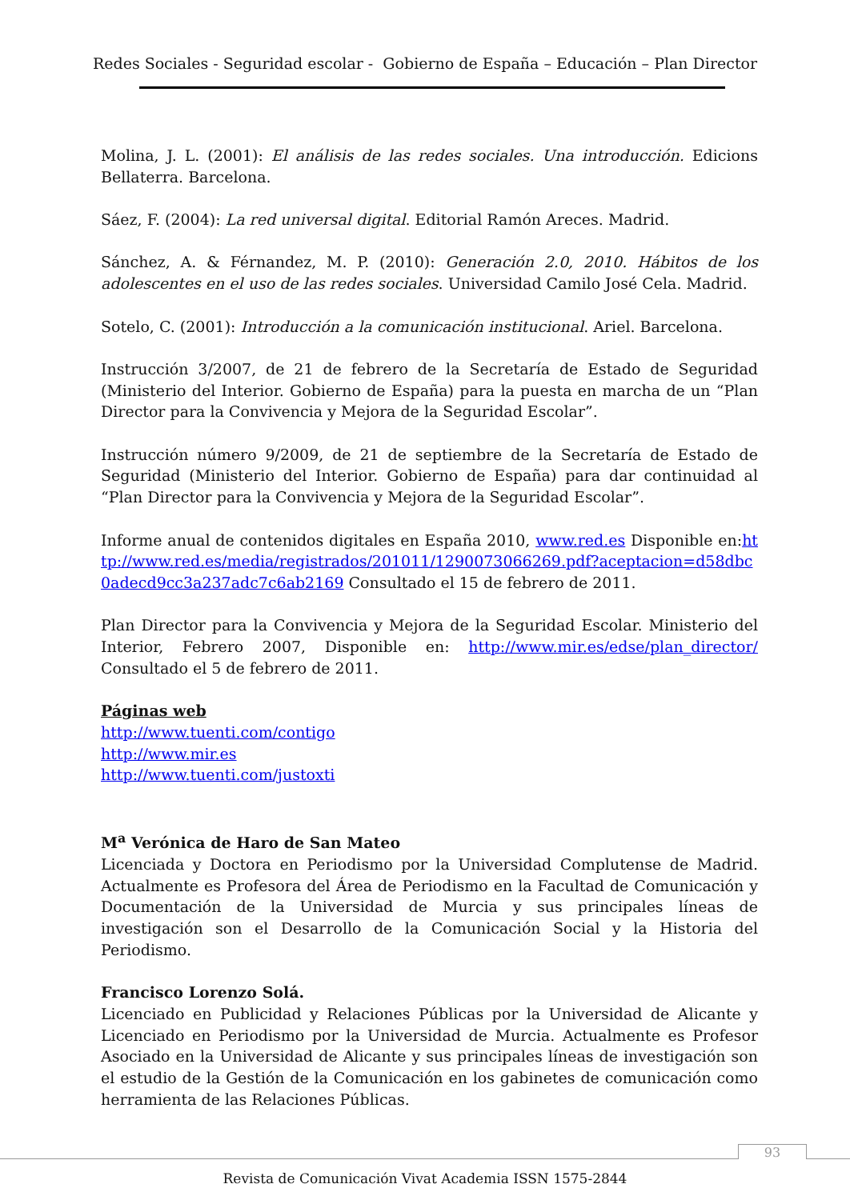Redes Sociales - Seguridad escolar - Gobierno de España – Educación – Plan Director
Molina, J. L. (2001): El análisis de las redes sociales. Una introducción. Edicions Bellaterra. Barcelona.
Sáez, F. (2004): La red universal digital. Editorial Ramón Areces. Madrid.
Sánchez, A. & Férnandez, M. P. (2010): Generación 2.0, 2010. Hábitos de los adolescentes en el uso de las redes sociales. Universidad Camilo José Cela. Madrid.
Sotelo, C. (2001): Introducción a la comunicación institucional. Ariel. Barcelona.
Instrucción 3/2007, de 21 de febrero de la Secretaría de Estado de Seguridad (Ministerio del Interior. Gobierno de España) para la puesta en marcha de un “Plan Director para la Convivencia y Mejora de la Seguridad Escolar”.
Instrucción número 9/2009, de 21 de septiembre de la Secretaría de Estado de Seguridad (Ministerio del Interior. Gobierno de España) para dar continuidad al “Plan Director para la Convivencia y Mejora de la Seguridad Escolar”.
Informe anual de contenidos digitales en España 2010, www.red.es Disponible en:http://www.red.es/media/registrados/201011/1290073066269.pdf?aceptacion=d58dbc0adecd9cc3a237adc7c6ab2169 Consultado el 15 de febrero de 2011.
Plan Director para la Convivencia y Mejora de la Seguridad Escolar. Ministerio del Interior, Febrero 2007, Disponible en: http://www.mir.es/edse/plan_director/ Consultado el 5 de febrero de 2011.
Páginas web
http://www.tuenti.com/contigo
http://www.mir.es
http://www.tuenti.com/justoxti
M<sup>a</sup> Verónica de Haro de San Mateo
Licenciada y Doctora en Periodismo por la Universidad Complutense de Madrid. Actualmente es Profesora del Área de Periodismo en la Facultad de Comunicación y Documentación de la Universidad de Murcia y sus principales líneas de investigación son el Desarrollo de la Comunicación Social y la Historia del Periodismo.
Francisco Lorenzo Solá.
Licenciado en Publicidad y Relaciones Públicas por la Universidad de Alicante y Licenciado en Periodismo por la Universidad de Murcia. Actualmente es Profesor Asociado en la Universidad de Alicante y sus principales líneas de investigación son el estudio de la Gestión de la Comunicación en los gabinetes de comunicación como herramienta de las Relaciones Públicas.
93
Revista de Comunicación Vivat Academia ISSN 1575-2844